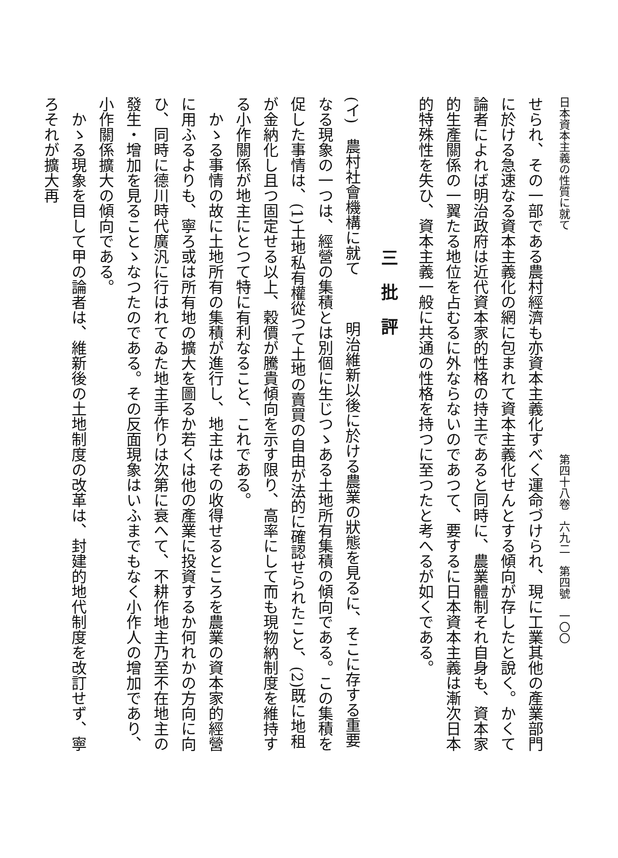日本資本主義の性質に就て　　　　　　　　　　　　　　　　　　　　第四十八卷　六九二　第四號　一〇〇
せられ、その一部である農村經濟も亦資本主義化すべく運命づけられ、現に工業其他の產業部門に於ける急速なる資本主義化の網に包まれて資本主義化せんとする傾向が存したと說く。かくて論者によれば明治政府は近代資本家的性格の持主であると同時に、農業體制それ自身も、資本家的生產關係の一翼たる地位を占むるに外ならないのであつて、要するに日本資本主義は漸次日本的特殊性を失ひ、資本主義一般に共通の性格を持つに至つたと考へるが如くである。
三　批　評
(イ)　農村社會機構に就て　　　明治維新以後に於ける農業の狀態を見るに、そこに存する重要なる現象の一つは、經營の集積とは別個に生じつゝある土地所有集積の傾向である。この集積を促した事情は、(1)土地私有權從つて土地の賣買の自由が法的に確認せられたこと、(2)既に地租が金納化し且つ固定せる以上、穀價が騰貴傾向を示す限り、高率にして而も現物納制度を維持する小作關係が地主にとつて特に有利なること、これである。
かゝる事情の故に土地所有の集積が進行し、地主はその收得せるところを農業の資本家的經營に用ふるよりも、寧ろ或は所有地の擴大を圖るか若くは他の產業に投資するか何れかの方向に向ひ、同時に德川時代廣汎に行はれてゐた地主手作りは次第に衰へて、不耕作地主乃至不在地主の發生・增加を見ることゝなつたのである。その反面現象はいふまでもなく小作人の增加であり、小作關係擴大の傾向である。
かゝる現象を目して甲の論者は、維新後の土地制度の改革は、封建的地代制度を改訂せず、寧ろそれが擴大再